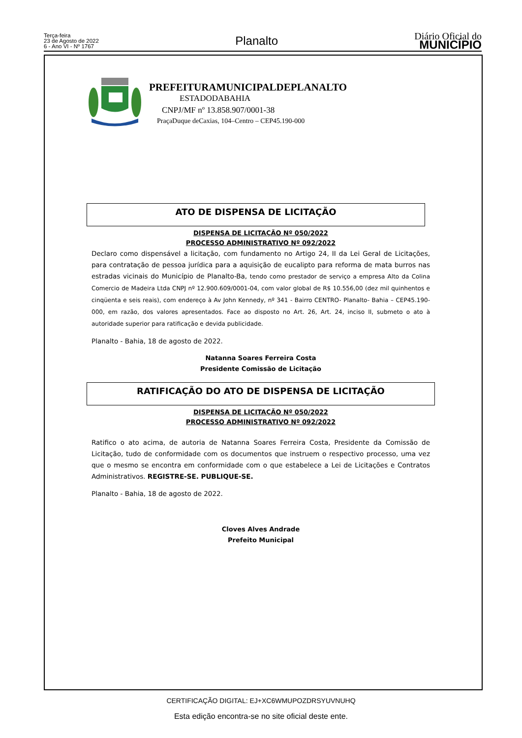Terça-feira
23 de Agosto de 2022
6 - Ano VI - Nº 1767
Planalto
Diário Oficial do
MUNICÍPIO
PREFEITURAMUNICIPALDEPLANALTO
ESTADODABAHIA
CNPJ/MF nº 13.858.907/0001-38
PraçaDuque deCaxias, 104–Centro – CEP45.190-000
ATO DE DISPENSA DE LICITAÇÃO
DISPENSA DE LICITAÇÃO Nº 050/2022
PROCESSO ADMINISTRATIVO Nº 092/2022
Declaro como dispensável a licitação, com fundamento no Artigo 24, II da Lei Geral de Licitações, para contratação de pessoa jurídica para a aquisição de eucalipto para reforma de mata burros nas estradas vicinais do Município de Planalto-Ba, tendo como prestador de serviço a empresa Alto da Colina Comercio de Madeira Ltda CNPJ nº 12.900.609/0001-04, com valor global de R$ 10.556,00 (dez mil quinhentos e cinqüenta e seis reais), com endereço à Av John Kennedy, nº 341 - Bairro CENTRO- Planalto- Bahia – CEP45.190-000, em razão, dos valores apresentados. Face ao disposto no Art. 26, Art. 24, inciso II, submeto o ato à autoridade superior para ratificação e devida publicidade.
Planalto - Bahia, 18 de agosto de 2022.
Natanna Soares Ferreira Costa
Presidente Comissão de Licitação
RATIFICAÇÃO DO ATO DE DISPENSA DE LICITAÇÃO
DISPENSA DE LICITAÇÃO Nº 050/2022
PROCESSO ADMINISTRATIVO Nº 092/2022
Ratifico o ato acima, de autoria de Natanna Soares Ferreira Costa, Presidente da Comissão de Licitação, tudo de conformidade com os documentos que instruem o respectivo processo, uma vez que o mesmo se encontra em conformidade com o que estabelece a Lei de Licitações e Contratos Administrativos. REGISTRE-SE. PUBLIQUE-SE.
Planalto - Bahia, 18 de agosto de 2022.
Cloves Alves Andrade
Prefeito Municipal
CERTIFICAÇÃO DIGITAL: EJ+XC6WMUPOZDRSYUVNUHQ
Esta edição encontra-se no site oficial deste ente.